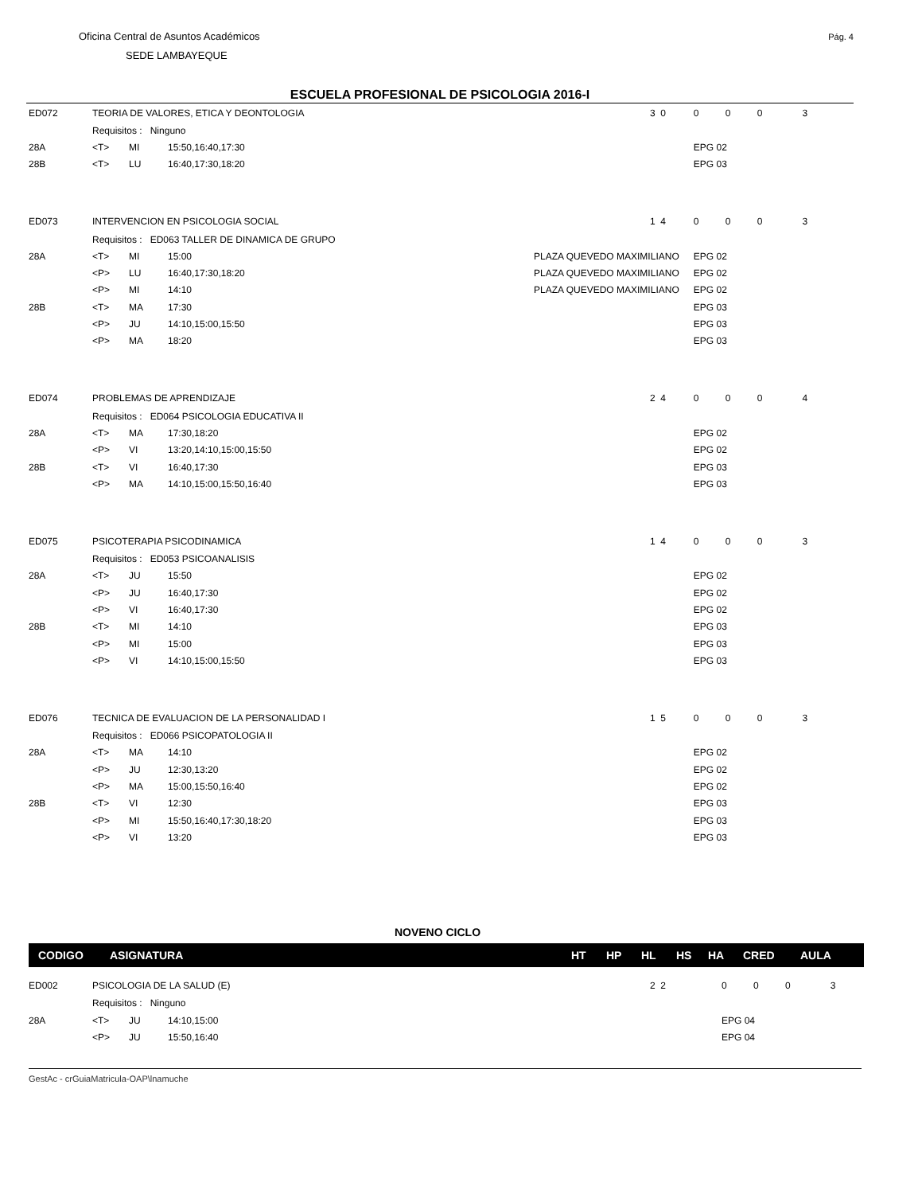Oficina Central de Asuntos Académicos
SEDE LAMBAYEQUE
Pág. 4
ESCUELA PROFESIONAL DE PSICOLOGIA 2016-I
| ED072 | TEORIA DE VALORES, ETICA Y DEONTOLOGIA | | | | 3 0 | 0 0 0 3 | |
| | Requisitos : Ninguno | | | | | | |
| 28A | <T> | MI | 15:50,16:40,17:30 | | | | EPG 02 |
| 28B | <T> | LU | 16:40,17:30,18:20 | | | | EPG 03 |
| ED073 | INTERVENCION EN PSICOLOGIA SOCIAL | | | | 1 4 | 0 0 0 3 | |
| | Requisitos : ED063 TALLER DE DINAMICA DE GRUPO | | | | | | |
| 28A | <T> | MI | 15:00 | PLAZA QUEVEDO MAXIMILIANO | | | EPG 02 |
| | <P> | LU | 16:40,17:30,18:20 | PLAZA QUEVEDO MAXIMILIANO | | | EPG 02 |
| | <P> | MI | 14:10 | PLAZA QUEVEDO MAXIMILIANO | | | EPG 02 |
| 28B | <T> | MA | 17:30 | | | | EPG 03 |
| | <P> | JU | 14:10,15:00,15:50 | | | | EPG 03 |
| | <P> | MA | 18:20 | | | | EPG 03 |
| ED074 | PROBLEMAS DE APRENDIZAJE | | | | 2 4 | 0 0 0 4 | |
| | Requisitos : ED064 PSICOLOGIA EDUCATIVA II | | | | | | |
| 28A | <T> | MA | 17:30,18:20 | | | | EPG 02 |
| | <P> | VI | 13:20,14:10,15:00,15:50 | | | | EPG 02 |
| 28B | <T> | VI | 16:40,17:30 | | | | EPG 03 |
| | <P> | MA | 14:10,15:00,15:50,16:40 | | | | EPG 03 |
| ED075 | PSICOTERAPIA PSICODINAMICA | | | | 1 4 | 0 0 0 3 | |
| | Requisitos : ED053 PSICOANALISIS | | | | | | |
| 28A | <T> | JU | 15:50 | | | | EPG 02 |
| | <P> | JU | 16:40,17:30 | | | | EPG 02 |
| | <P> | VI | 16:40,17:30 | | | | EPG 02 |
| 28B | <T> | MI | 14:10 | | | | EPG 03 |
| | <P> | MI | 15:00 | | | | EPG 03 |
| | <P> | VI | 14:10,15:00,15:50 | | | | EPG 03 |
| ED076 | TECNICA DE EVALUACION DE LA PERSONALIDAD I | | | | 1 5 | 0 0 0 3 | |
| | Requisitos : ED066 PSICOPATOLOGIA II | | | | | | |
| 28A | <T> | MA | 14:10 | | | | EPG 02 |
| | <P> | JU | 12:30,13:20 | | | | EPG 02 |
| | <P> | MA | 15:00,15:50,16:40 | | | | EPG 02 |
| 28B | <T> | VI | 12:30 | | | | EPG 03 |
| | <P> | MI | 15:50,16:40,17:30,18:20 | | | | EPG 03 |
| | <P> | VI | 13:20 | | | | EPG 03 |
NOVENO CICLO
CODIGO ASIGNATURA HT HP HL HS HA CRED AULA
| ED002 | PSICOLOGIA DE LA SALUD (E) | | | | 2 2 | 0 0 0 3 | |
| | Requisitos : Ninguno | | | | | | |
| 28A | <T> | JU | 14:10,15:00 | | | | EPG 04 |
| | <P> | JU | 15:50,16:40 | | | | EPG 04 |
GestAc - crGuiaMatricula-OAP\lnamuche